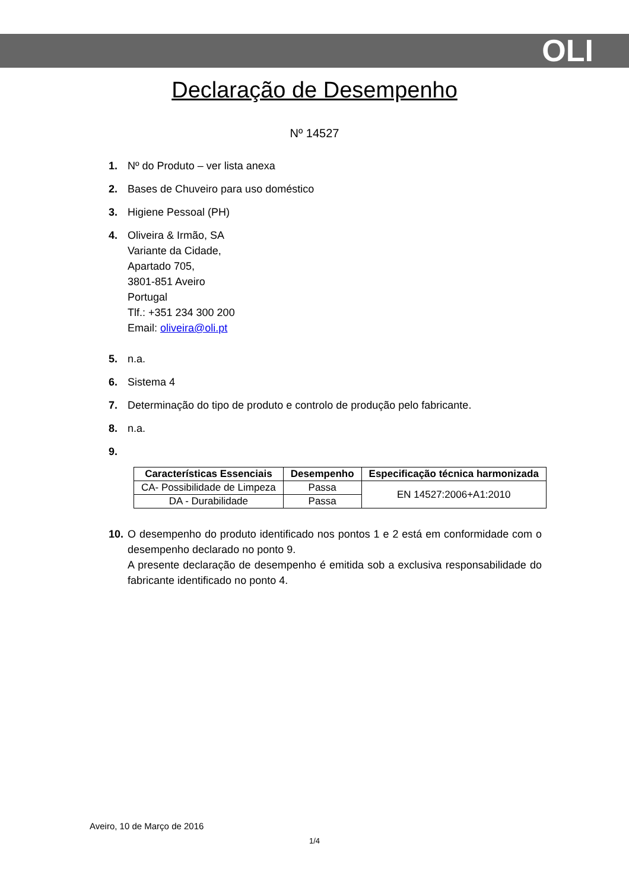OLI
Declaração de Desempenho
Nº 14527
1. Nº do Produto – ver lista anexa
2. Bases de Chuveiro para uso doméstico
3. Higiene Pessoal (PH)
4. Oliveira & Irmão, SA
Variante da Cidade,
Apartado 705,
3801-851 Aveiro
Portugal
Tlf.: +351 234 300 200
Email: oliveira@oli.pt
5. n.a.
6. Sistema 4
7. Determinação do tipo de produto e controlo de produção pelo fabricante.
8. n.a.
9.
| Características Essenciais | Desempenho | Especificação técnica harmonizada |
| --- | --- | --- |
| CA- Possibilidade de Limpeza | Passa | EN 14527:2006+A1:2010 |
| DA - Durabilidade | Passa | |
10. O desempenho do produto identificado nos pontos 1 e 2 está em conformidade com o desempenho declarado no ponto 9.
A presente declaração de desempenho é emitida sob a exclusiva responsabilidade do fabricante identificado no ponto 4.
Aveiro, 10 de Março de 2016
1/4